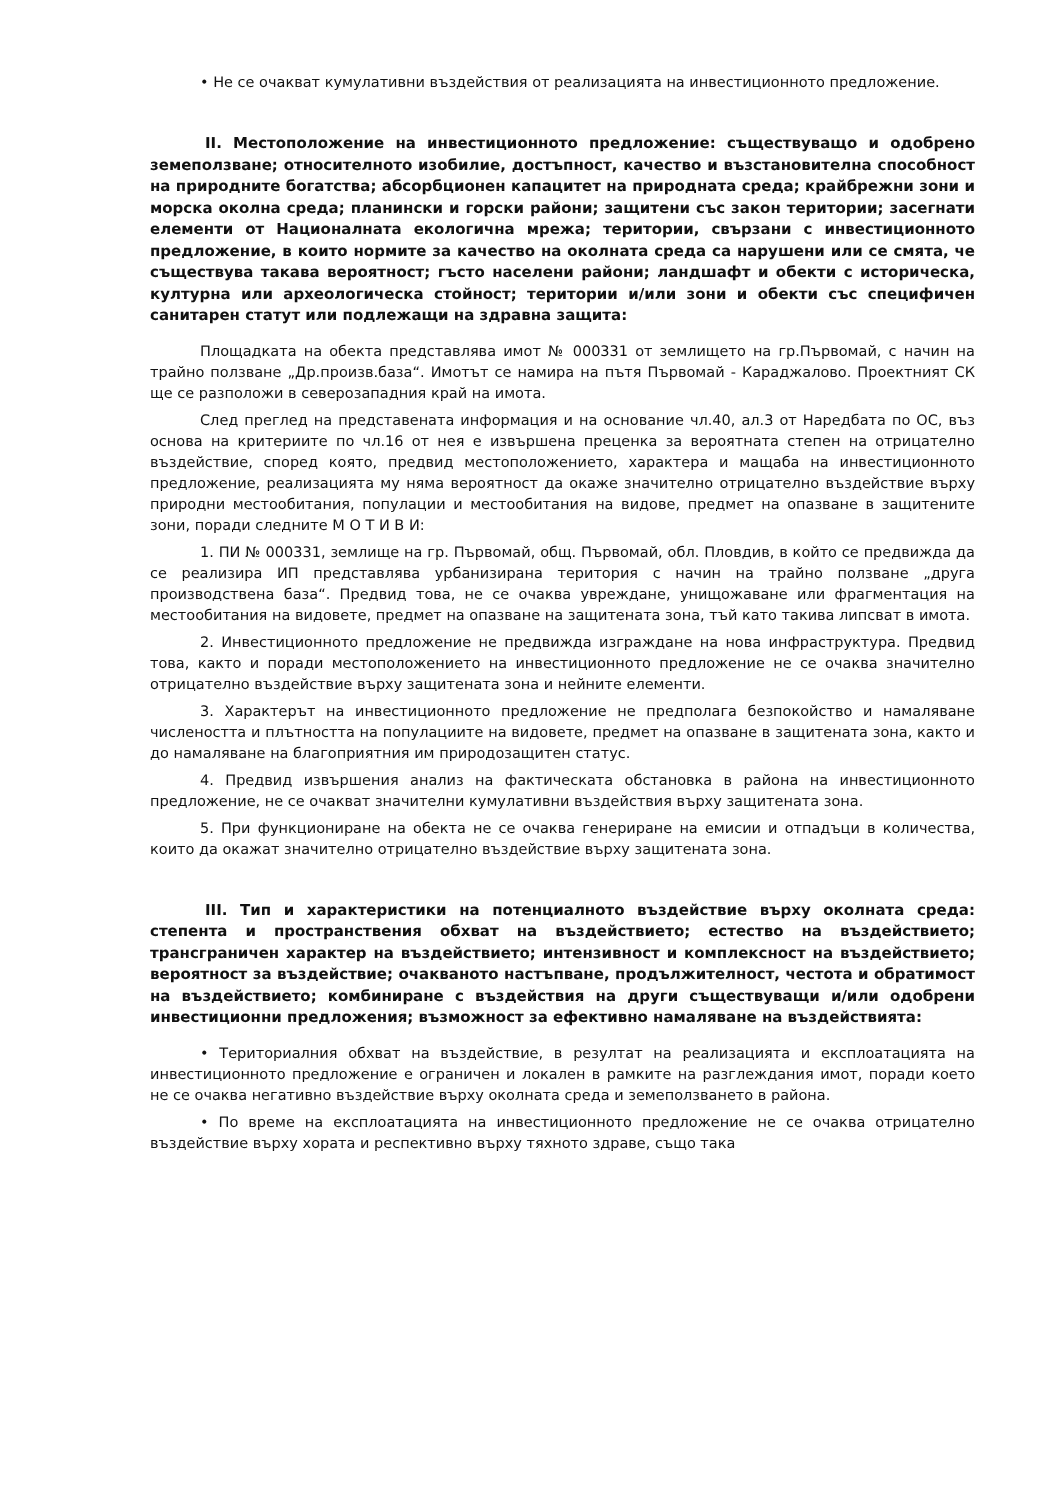• Не се очакват кумулативни въздействия от реализацията на инвестиционното предложение.
II. Местоположение на инвестиционното предложение: съществуващо и одобрено земеползване; относителното изобилие, достъпност, качество и възстановителна способност на природните богатства; абсорбционен капацитет на природната среда; крайбрежни зони и морска околна среда; планински и горски райони; защитени със закон територии; засегнати елементи от Националната екологична мрежа; територии, свързани с инвестиционното предложение, в които нормите за качество на околната среда са нарушени или се смята, че съществува такава вероятност; гъсто населени райони; ландшафт и обекти с историческа, културна или археологическа стойност; територии и/или зони и обекти със специфичен санитарен статут или подлежащи на здравна защита:
Площадката на обекта представлява имот № 000331 от землището на гр.Първомай, с начин на трайно ползване „Др.произв.база“. Имотът се намира на пътя Първомай - Караджалово. Проектният СК ще се разположи в северозападния край на имота.
След преглед на представената информация и на основание чл.40, ал.3 от Наредбата по ОС, въз основа на критериите по чл.16 от нея е извършена преценка за вероятната степен на отрицателно въздействие, според която, предвид местоположението, характера и мащаба на инвестиционното предложение, реализацията му няма вероятност да окаже значително отрицателно въздействие върху природни местообитания, популации и местообитания на видове, предмет на опазване в защитените зони, поради следните М О Т И В И:
1. ПИ № 000331, землище на гр. Първомай, общ. Първомай, обл. Пловдив, в който се предвижда да се реализира ИП представлява урбанизирана територия с начин на трайно ползване „друга производствена база“. Предвид това, не се очаква увреждане, унищожаване или фрагментация на местообитания на видовете, предмет на опазване на защитената зона, тъй като такива липсват в имота.
2. Инвестиционното предложение не предвижда изграждане на нова инфраструктура. Предвид това, както и поради местоположението на инвестиционното предложение не се очаква значително отрицателно въздействие върху защитената зона и нейните елементи.
3. Характерът на инвестиционното предложение не предполага безпокойство и намаляване числеността и плътността на популациите на видовете, предмет на опазване в защитената зона, както и до намаляване на благоприятния им природозащитен статус.
4. Предвид извършения анализ на фактическата обстановка в района на инвестиционното предложение, не се очакват значителни кумулативни въздействия върху защитената зона.
5. При функциониране на обекта не се очаква генериране на емисии и отпадъци в количества, които да окажат значително отрицателно въздействие върху защитената зона.
III. Тип и характеристики на потенциалното въздействие върху околната среда: степента и пространствения обхват на въздействието; естество на въздействието; трансграничен характер на въздействието; интензивност и комплексност на въздействието; вероятност за въздействие; очакваното настъпване, продължителност, честота и обратимост на въздействието; комбиниране с въздействия на други съществуващи и/или одобрени инвестиционни предложения; възможност за ефективно намаляване на въздействията:
• Териториалния обхват на въздействие, в резултат на реализацията и експлоатацията на инвестиционното предложение е ограничен и локален в рамките на разглеждания имот, поради което не се очаква негативно въздействие върху околната среда и земеползването в района.
• По време на експлоатацията на инвестиционното предложение не се очаква отрицателно въздействие върху хората и респективно върху тяхното здраве, също така